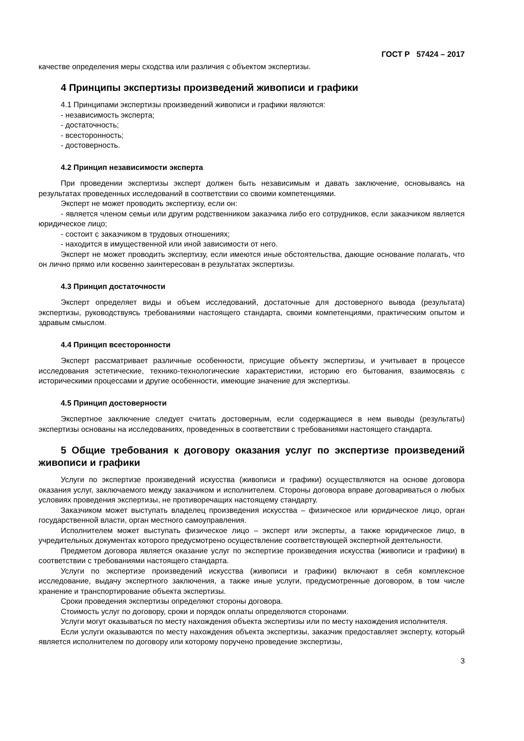ГОСТ Р 57424 – 2017
качестве определения меры сходства или различия с объектом экспертизы.
4 Принципы экспертизы произведений живописи и графики
4.1 Принципами экспертизы произведений живописи и графики являются:
- независимость эксперта;
- достаточность;
- всесторонность;
- достоверность.
4.2 Принцип независимости эксперта
При проведении экспертизы эксперт должен быть независимым и давать заключение, основываясь на результатах проведенных исследований в соответствии со своими компетенциями.
Эксперт не может проводить экспертизу, если он:
- является членом семьи или другим родственником заказчика либо его сотрудников, если заказчиком является юридическое лицо;
- состоит с заказчиком в трудовых отношениях;
- находится в имущественной или иной зависимости от него.
Эксперт не может проводить экспертизу, если имеются иные обстоятельства, дающие основание полагать, что он лично прямо или косвенно заинтересован в результатах экспертизы.
4.3 Принцип достаточности
Эксперт определяет виды и объем исследований, достаточные для достоверного вывода (результата) экспертизы, руководствуясь требованиями настоящего стандарта, своими компетенциями, практическим опытом и здравым смыслом.
4.4 Принцип всесторонности
Эксперт рассматривает различные особенности, присущие объекту экспертизы, и учитывает в процессе исследования эстетические, технико-технологические характеристики, историю его бытования, взаимосвязь с историческими процессами и другие особенности, имеющие значение для экспертизы.
4.5 Принцип достоверности
Экспертное заключение следует считать достоверным, если содержащиеся в нем выводы (результаты) экспертизы основаны на исследованиях, проведенных в соответствии с требованиями настоящего стандарта.
5 Общие требования к договору оказания услуг по экспертизе произведений живописи и графики
Услуги по экспертизе произведений искусства (живописи и графики) осуществляются на основе договора оказания услуг, заключаемого между заказчиком и исполнителем. Стороны договора вправе договариваться о любых условиях проведения экспертизы, не противоречащих настоящему стандарту.
Заказчиком может выступать владелец произведения искусства – физическое или юридическое лицо, орган государственной власти, орган местного самоуправления.
Исполнителем может выступать физическое лицо – эксперт или эксперты, а также юридическое лицо, в учредительных документах которого предусмотрено осуществление соответствующей экспертной деятельности.
Предметом договора является оказание услуг по экспертизе произведения искусства (живописи и графики) в соответствии с требованиями настоящего стандарта.
Услуги по экспертизе произведений искусства (живописи и графики) включают в себя комплексное исследование, выдачу экспертного заключения, а также иные услуги, предусмотренные договором, в том числе хранение и транспортирование объекта экспертизы.
Сроки проведения экспертизы определяют стороны договора.
Стоимость услуг по договору, сроки и порядок оплаты определяются сторонами.
Услуги могут оказываться по месту нахождения объекта экспертизы или по месту нахождения исполнителя.
Если услуги оказываются по месту нахождения объекта экспертизы, заказчик предоставляет эксперту, который является исполнителем по договору или которому поручено проведение экспертизы,
3